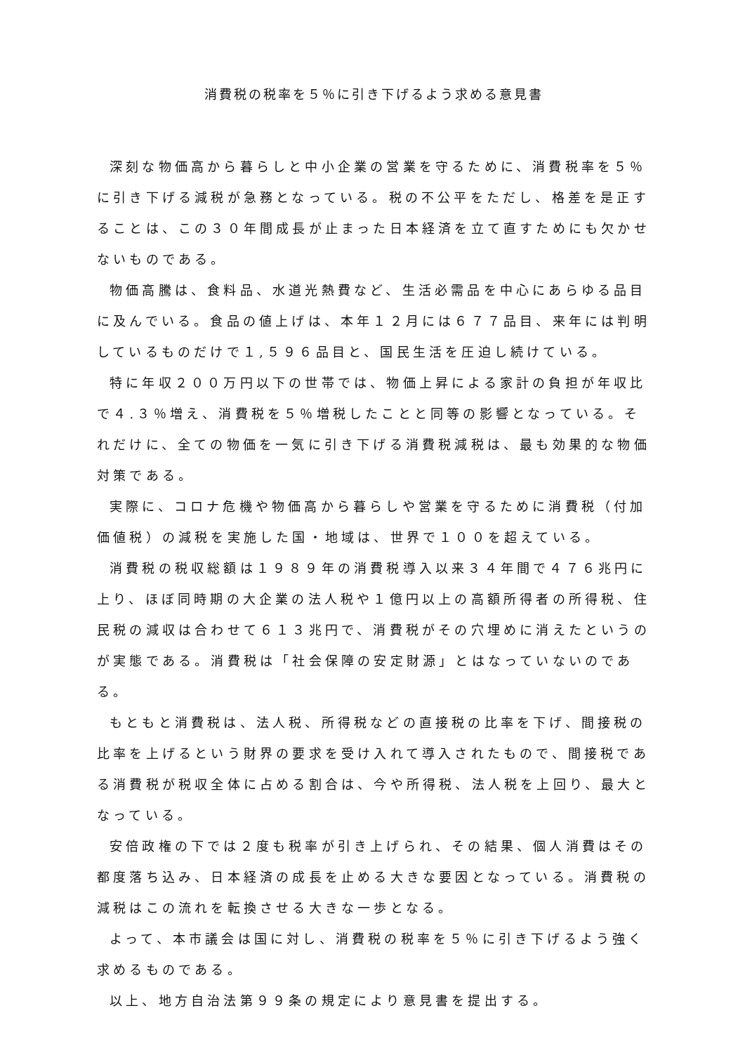消費税の税率を５％に引き下げるよう求める意見書
深刻な物価高から暮らしと中小企業の営業を守るために、消費税率を５％に引き下げる減税が急務となっている。税の不公平をただし、格差を是正することは、この３０年間成長が止まった日本経済を立て直すためにも欠かせないものである。
物価高騰は、食料品、水道光熱費など、生活必需品を中心にあらゆる品目に及んでいる。食品の値上げは、本年１２月には６７７品目、来年には判明しているものだけで１,５９６品目と、国民生活を圧迫し続けている。
特に年収２００万円以下の世帯では、物価上昇による家計の負担が年収比で４.３％増え、消費税を５％増税したことと同等の影響となっている。それだけに、全ての物価を一気に引き下げる消費税減税は、最も効果的な物価対策である。
実際に、コロナ危機や物価高から暮らしや営業を守るために消費税（付加価値税）の減税を実施した国・地域は、世界で１００を超えている。
消費税の税収総額は１９８９年の消費税導入以来３４年間で４７６兆円に上り、ほぼ同時期の大企業の法人税や１億円以上の高額所得者の所得税、住民税の減収は合わせて６１３兆円で、消費税がその穴埋めに消えたというのが実態である。消費税は「社会保障の安定財源」とはなっていないのである。
もともと消費税は、法人税、所得税などの直接税の比率を下げ、間接税の比率を上げるという財界の要求を受け入れて導入されたもので、間接税である消費税が税収全体に占める割合は、今や所得税、法人税を上回り、最大となっている。
安倍政権の下では２度も税率が引き上げられ、その結果、個人消費はその都度落ち込み、日本経済の成長を止める大きな要因となっている。消費税の減税はこの流れを転換させる大きな一歩となる。
よって、本市議会は国に対し、消費税の税率を５％に引き下げるよう強く求めるものである。
以上、地方自治法第９９条の規定により意見書を提出する。